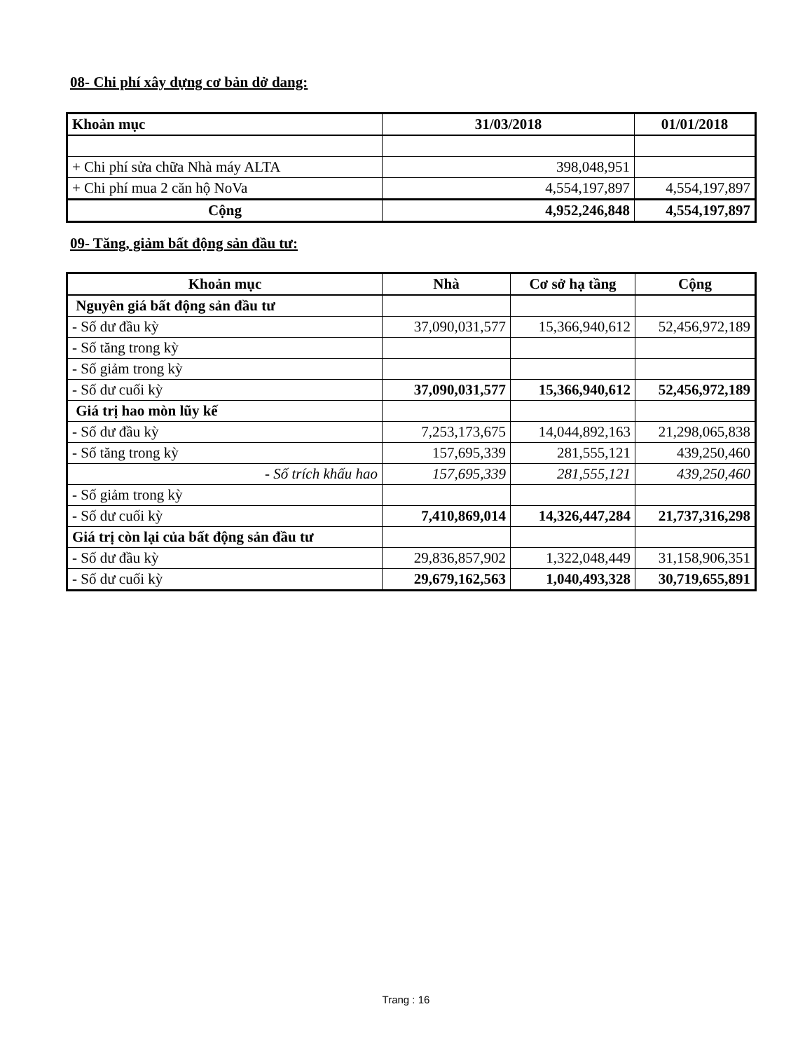08- Chi phí xây dựng cơ bản dở dang:
| Khoản mục | 31/03/2018 | 01/01/2018 |
| --- | --- | --- |
| + Chi phí sửa chữa Nhà máy ALTA | 398,048,951 | |
| + Chi phí mua 2 căn hộ NoVa | 4,554,197,897 | 4,554,197,897 |
| Cộng | 4,952,246,848 | 4,554,197,897 |
09- Tăng, giảm bất động sản đầu tư:
| Khoản mục | Nhà | Cơ sở hạ tầng | Cộng |
| --- | --- | --- | --- |
| Nguyên giá bất động sản đầu tư | | | |
| - Số dư đầu kỳ | 37,090,031,577 | 15,366,940,612 | 52,456,972,189 |
| - Số tăng trong kỳ | | | |
| - Số giảm trong kỳ | | | |
| - Số dư cuối kỳ | 37,090,031,577 | 15,366,940,612 | 52,456,972,189 |
| Giá trị hao mòn lũy kế | | | |
| - Số dư đầu kỳ | 7,253,173,675 | 14,044,892,163 | 21,298,065,838 |
| - Số tăng trong kỳ | 157,695,339 | 281,555,121 | 439,250,460 |
| - Số trích khấu hao | 157,695,339 | 281,555,121 | 439,250,460 |
| - Số giảm trong kỳ | | | |
| - Số dư cuối kỳ | 7,410,869,014 | 14,326,447,284 | 21,737,316,298 |
| Giá trị còn lại của bất động sản đầu tư | | | |
| - Số dư đầu kỳ | 29,836,857,902 | 1,322,048,449 | 31,158,906,351 |
| - Số dư cuối kỳ | 29,679,162,563 | 1,040,493,328 | 30,719,655,891 |
Trang : 16